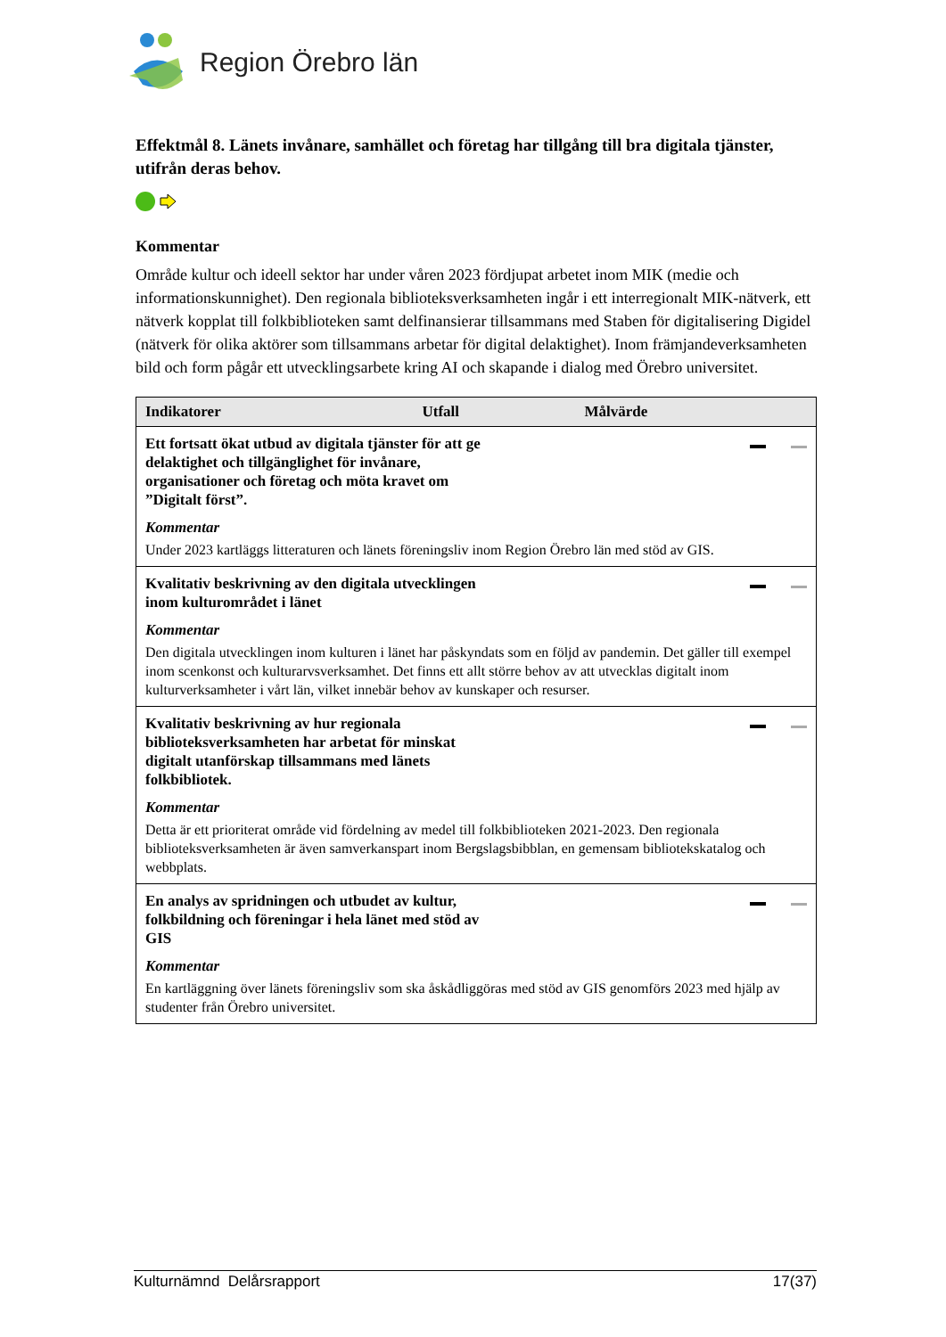Region Örebro län
Effektmål 8. Länets invånare, samhället och företag har tillgång till bra digitala tjänster, utifrån deras behov.
Kommentar
Område kultur och ideell sektor har under våren 2023 fördjupat arbetet inom MIK (medie och informationskunnighet). Den regionala biblioteksverksamheten ingår i ett interregionalt MIK-nätverk, ett nätverk kopplat till folkbiblioteken samt delfinansierar tillsammans med Staben för digitalisering Digidel (nätverk för olika aktörer som tillsammans arbetar för digital delaktighet). Inom främjandeverksamheten bild och form pågår ett utvecklingsarbete kring AI och skapande i dialog med Örebro universitet.
| Indikatorer | Utfall | Målvärde |
| --- | --- | --- |
| Ett fortsatt ökat utbud av digitala tjänster för att ge delaktighet och tillgänglighet för invånare, organisationer och företag och möta kravet om ”Digitalt först”. Kommentar Under 2023 kartläggs litteraturen och länets föreningsliv inom Region Örebro län med stöd av GIS. | | |
| Kvalitativ beskrivning av den digitala utvecklingen inom kulturområdet i länet Kommentar Den digitala utvecklingen inom kulturen i länet har påskyndats som en följd av pandemin. Det gäller till exempel inom scenkonst och kulturarvsverksamhet. Det finns ett allt större behov av att utvecklas digitalt inom kulturverksamheter i vårt län, vilket innebär behov av kunskaper och resurser. | | |
| Kvalitativ beskrivning av hur regionala biblioteksverksamheten har arbetat för minskat digitalt utanförskap tillsammans med länets folkbibliotek. Kommentar Detta är ett prioriterat område vid fördelning av medel till folkbiblioteken 2021-2023. Den regionala biblioteksverksamheten är även samverkanspart inom Bergslagsbibblan, en gemensam bibliotekskatalog och webbplats. | | |
| En analys av spridningen och utbudet av kultur, folkbildning och föreningar i hela länet med stöd av GIS Kommentar En kartläggning över länets föreningsliv som ska åskådliggöras med stöd av GIS genomförs 2023 med hjälp av studenter från Örebro universitet. | | |
Kulturnämnd Delårsrapport 17(37)